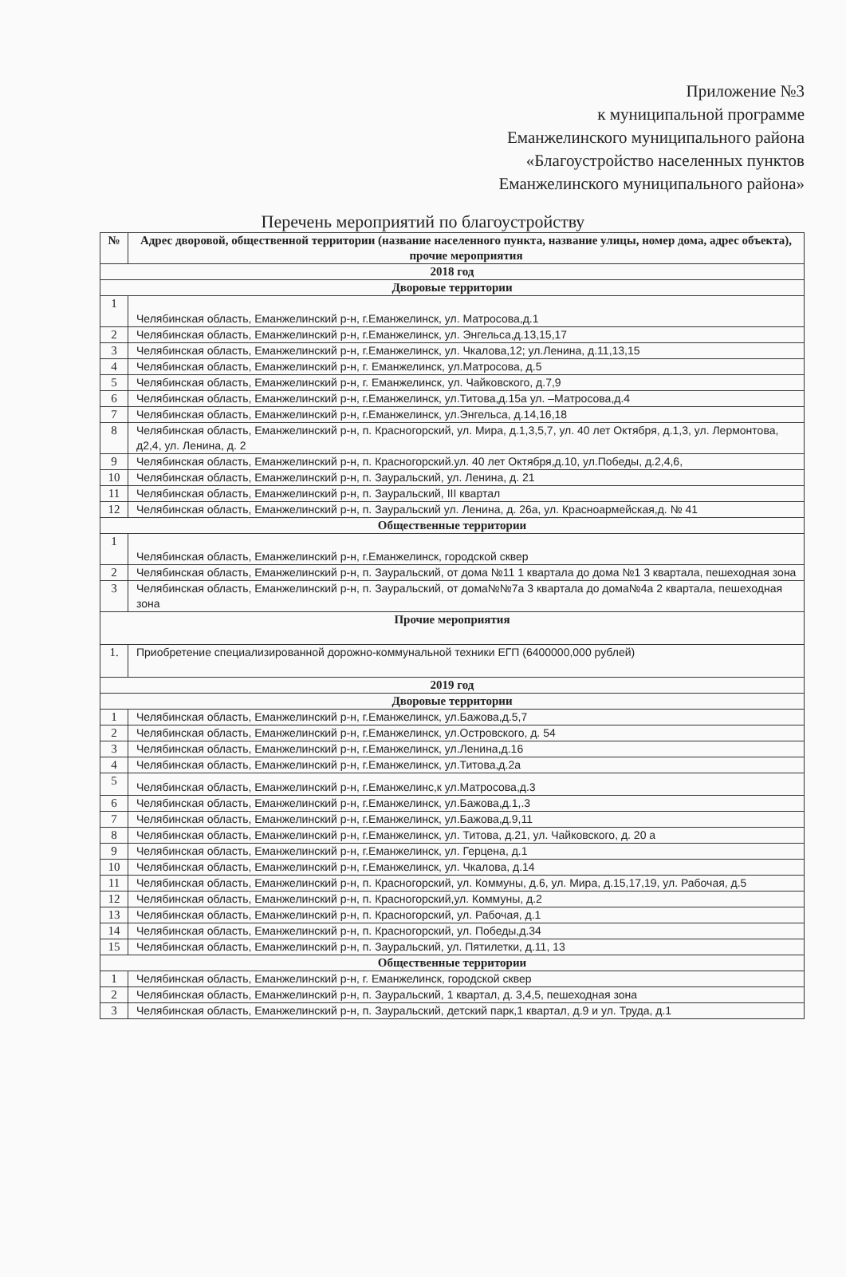Приложение №3
к муниципальной программе
Еманжелинского муниципального района
«Благоустройство населенных пунктов
Еманжелинского муниципального района»
Перечень мероприятий по благоустройству
| № | Адрес дворовой, общественной территории (название населенного пункта, название улицы, номер дома, адрес объекта), прочие мероприятия |
| --- | --- |
| 2018 год | |
| Дворовые территории | |
| 1 | Челябинская область, Еманжелинский р-н, г.Еманжелинск, ул. Матросова,д.1 |
| 2 | Челябинская область, Еманжелинский р-н, г.Еманжелинск, ул. Энгельса,д.13,15,17 |
| 3 | Челябинская область, Еманжелинский р-н, г.Еманжелинск, ул. Чкалова,12; ул.Ленина, д.11,13,15 |
| 4 | Челябинская область, Еманжелинский р-н, г. Еманжелинск, ул.Матросова, д.5 |
| 5 | Челябинская область, Еманжелинский р-н, г. Еманжелинск, ул. Чайковского, д.7,9 |
| 6 | Челябинская область, Еманжелинский р-н, г.Еманжелинск, ул.Титова,д.15а ул. –Матросова,д.4 |
| 7 | Челябинская область, Еманжелинский р-н, г.Еманжелинск, ул.Энгельса, д.14,16,18 |
| 8 | Челябинская область, Еманжелинский р-н, п. Красногорский, ул. Мира, д.1,3,5,7, ул. 40 лет Октября, д.1,3, ул. Лермонтова, д2,4, ул. Ленина, д. 2 |
| 9 | Челябинская область, Еманжелинский р-н, п. Красногорский.ул. 40 лет Октября,д.10, ул.Победы, д.2,4,6, |
| 10 | Челябинская область, Еманжелинский р-н, п. Зауральский, ул. Ленина, д. 21 |
| 11 | Челябинская область, Еманжелинский р-н, п. Зауральский, III квартал |
| 12 | Челябинская область, Еманжелинский р-н, п. Зауральский ул. Ленина, д. 26а, ул. Красноармейская,д. № 41 |
| Общественные территории | |
| 1 | Челябинская область, Еманжелинский р-н, г.Еманжелинск, городской сквер |
| 2 | Челябинская область, Еманжелинский р-н, п. Зауральский, от дома №11 1 квартала до дома №1 3 квартала, пешеходная зона |
| 3 | Челябинская область, Еманжелинский р-н, п. Зауральский, от дома№№7а 3 квартала до дома№4а 2 квартала, пешеходная зона |
| Прочие мероприятия | |
| 1. | Приобретение специализированной дорожно-коммунальной техники ЕГП (6400000,000 рублей) |
| 2019 год | |
| Дворовые территории | |
| 1 | Челябинская область, Еманжелинский р-н, г.Еманжелинск, ул.Бажова,д.5,7 |
| 2 | Челябинская область, Еманжелинский р-н, г.Еманжелинск, ул.Островского, д. 54 |
| 3 | Челябинская область, Еманжелинский р-н, г.Еманжелинск, ул.Ленина,д.16 |
| 4 | Челябинская область, Еманжелинский р-н, г.Еманжелинск, ул.Титова,д.2а |
| 5 | Челябинская область, Еманжелинский р-н, г.Еманжелинс,к ул.Матросова,д.3 |
| 6 | Челябинская область, Еманжелинский р-н, г.Еманжелинск, ул.Бажова,д.1,.3 |
| 7 | Челябинская область, Еманжелинский р-н, г.Еманжелинск, ул.Бажова,д.9,11 |
| 8 | Челябинская область, Еманжелинский р-н, г.Еманжелинск, ул. Титова, д.21, ул. Чайковского, д. 20 а |
| 9 | Челябинская область, Еманжелинский р-н, г.Еманжелинск, ул. Герцена, д.1 |
| 10 | Челябинская область, Еманжелинский р-н, г.Еманжелинск, ул. Чкалова, д.14 |
| 11 | Челябинская область, Еманжелинский р-н, п. Красногорский, ул. Коммуны, д.6, ул. Мира, д.15,17,19, ул. Рабочая, д.5 |
| 12 | Челябинская область, Еманжелинский р-н, п. Красногорский,ул. Коммуны, д.2 |
| 13 | Челябинская область, Еманжелинский р-н, п. Красногорский, ул. Рабочая, д.1 |
| 14 | Челябинская область, Еманжелинский р-н, п. Красногорский, ул. Победы,д.34 |
| 15 | Челябинская область, Еманжелинский р-н, п. Зауральский, ул. Пятилетки, д.11, 13 |
| Общественные территории | |
| 1 | Челябинская область, Еманжелинский р-н, г. Еманжелинск, городской сквер |
| 2 | Челябинская область, Еманжелинский р-н, п. Зауральский, 1 квартал, д. 3,4,5, пешеходная зона |
| 3 | Челябинская область, Еманжелинский р-н, п. Зауральский, детский парк,1 квартал, д.9 и ул. Труда, д.1 |